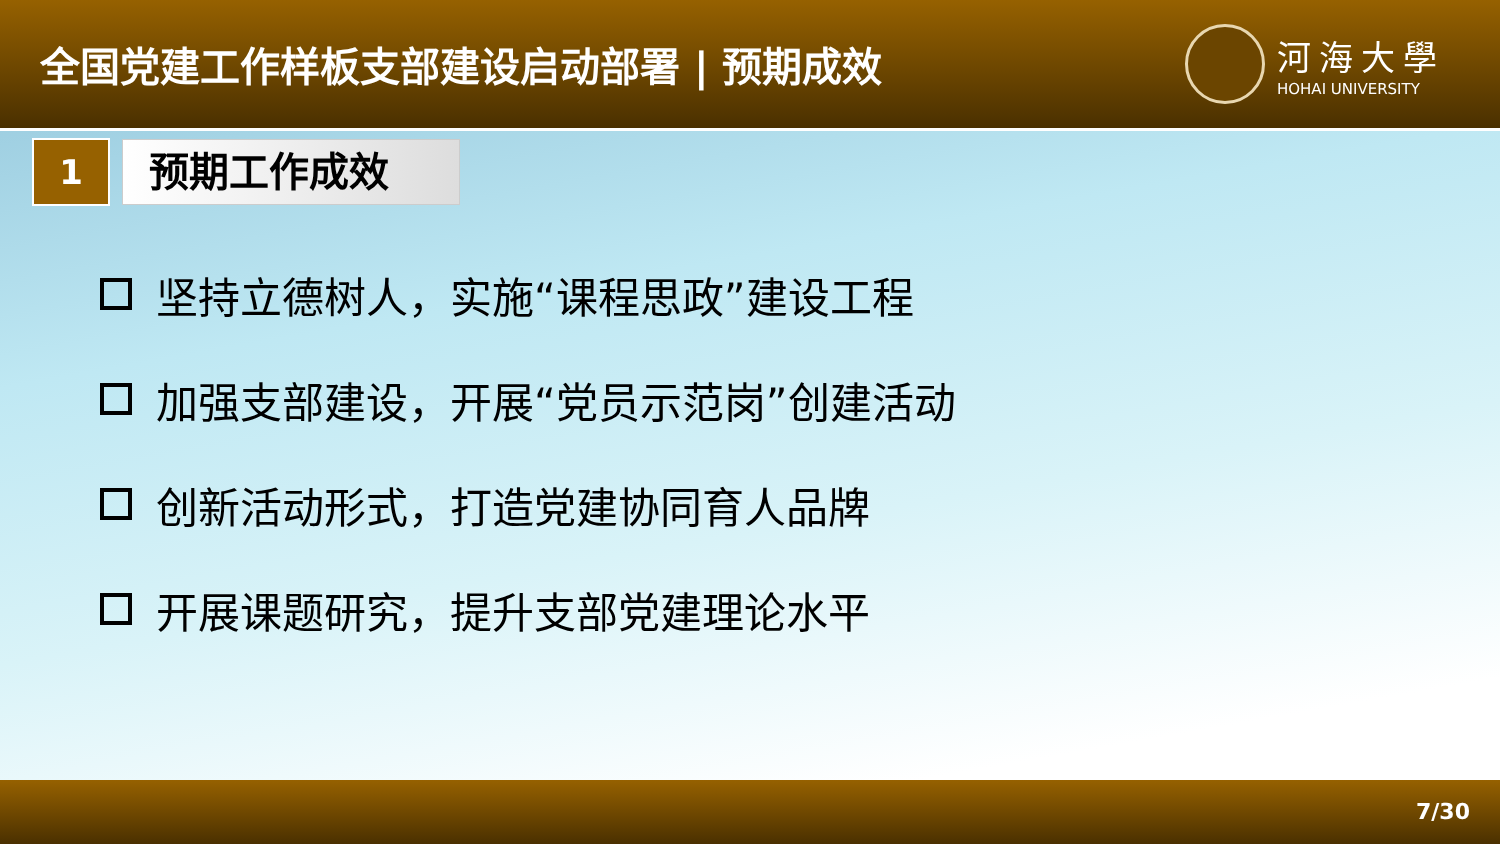全国党建工作样板支部建设启动部署 | 预期成效
河海大學
HOHAI UNIVERSITY
1
预期工作成效
坚持立德树人，实施“课程思政”建设工程
加强支部建设，开展“党员示范岗”创建活动
创新活动形式，打造党建协同育人品牌
开展课题研究，提升支部党建理论水平
7/30